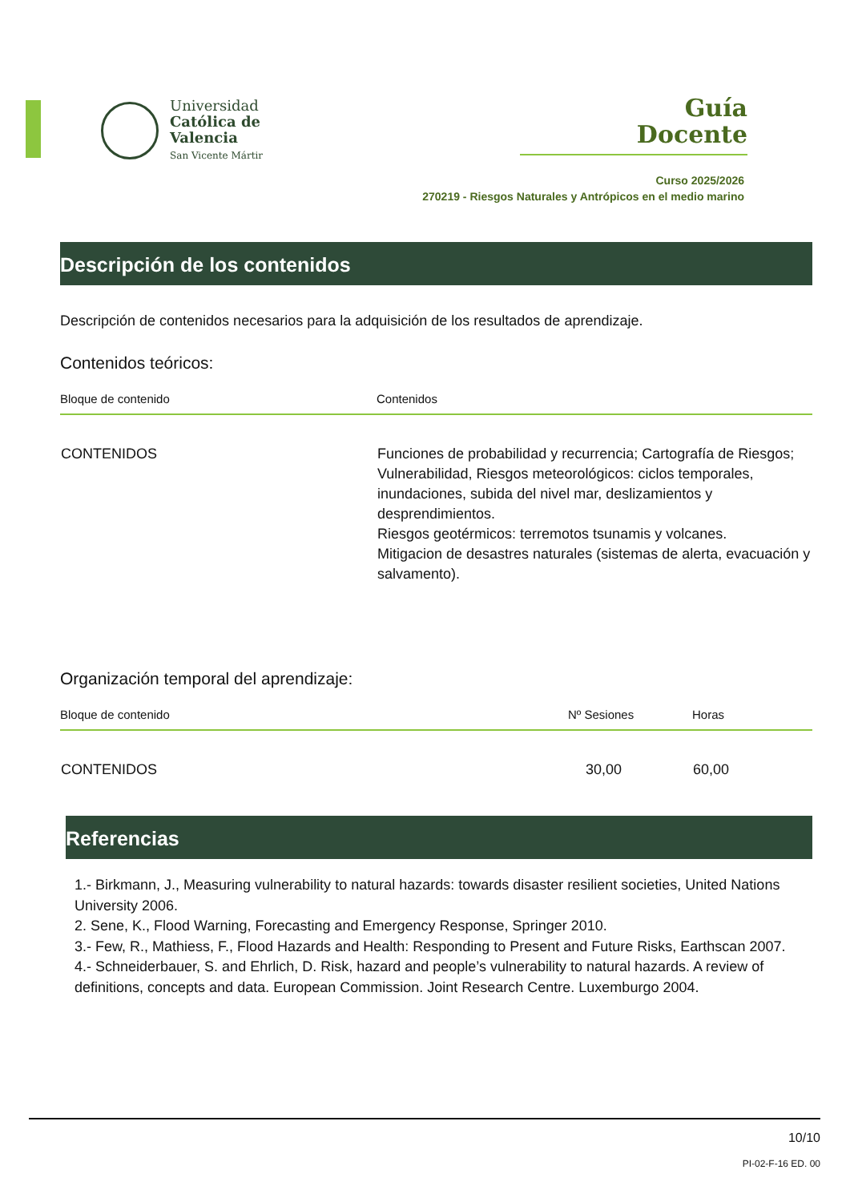Universidad
Católica de
Valencia
San Vicente Mártir
Guía
Docente
Curso 2025/2026
270219 - Riesgos Naturales y Antrópicos en el medio marino
Descripción de los contenidos
Descripción de contenidos necesarios para la adquisición de los resultados de aprendizaje.
Contenidos teóricos:
| Bloque de contenido | Contenidos |
| --- | --- |
| CONTENIDOS | Funciones de probabilidad y recurrencia; Cartografía de Riesgos; Vulnerabilidad, Riesgos meteorológicos: ciclos temporales, inundaciones, subida del nivel mar, deslizamientos y desprendimientos. Riesgos geotérmicos: terremotos tsunamis y volcanes. Mitigacion de desastres naturales (sistemas de alerta, evacuación y salvamento). |
Organización temporal del aprendizaje:
| Bloque de contenido | Nº Sesiones | Horas |
| --- | --- | --- |
| CONTENIDOS | 30,00 | 60,00 |
Referencias
1.- Birkmann, J., Measuring vulnerability to natural hazards: towards disaster resilient societies, United Nations University 2006.
2. Sene, K., Flood Warning, Forecasting and Emergency Response, Springer 2010.
3.- Few, R., Mathiess, F., Flood Hazards and Health: Responding to Present and Future Risks, Earthscan 2007.
4.- Schneiderbauer, S. and Ehrlich, D. Risk, hazard and people’s vulnerability to natural hazards. A review of definitions, concepts and data. European Commission. Joint Research Centre. Luxemburgo 2004.
10/10
PI-02-F-16 ED. 00